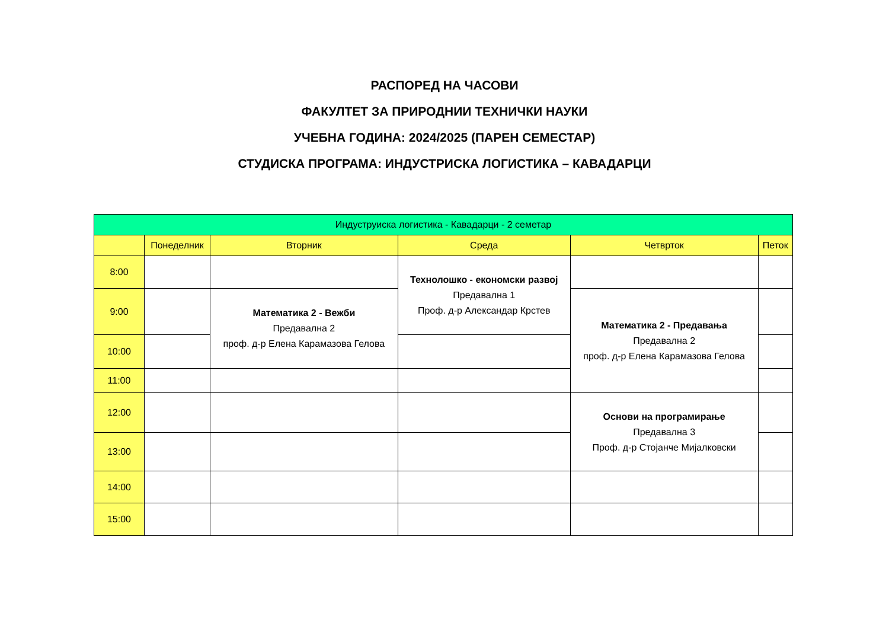РАСПОРЕД НА ЧАСОВИ
ФАКУЛТЕТ ЗА ПРИРОДНИИ ТЕХНИЧКИ НАУКИ
УЧЕБНА ГОДИНА: 2024/2025 (ПАРЕН СЕМЕСТАР)
СТУДИСКА ПРОГРАМА: ИНДУСТРИСКА ЛОГИСТИКА – КАВАДАРЦИ
| Индуструиска логистика - Кавадарци - 2 семетар | | | | | |
| --- | --- | --- | --- | --- | --- |
| | Понеделник | Вторник | Среда | Четврток | Петок |
| 8:00 | | | Технолошко - економски развој Предавална 1 Проф. д-р Александар Крстев | | |
| 9:00 | | Математика 2 - Вежби Предавална 2 проф. д-р Елена Карамазова Гелова | | Математика 2 - Предавања Предавална 2 проф. д-р Елена Карамазова Гелова | |
| 10:00 | | | | | |
| 11:00 | | | | | |
| 12:00 | | | | Основи на програмирање Предавална 3 Проф. д-р Стојанче Мијалковски | |
| 13:00 | | | | | |
| 14:00 | | | | | |
| 15:00 | | | | | |